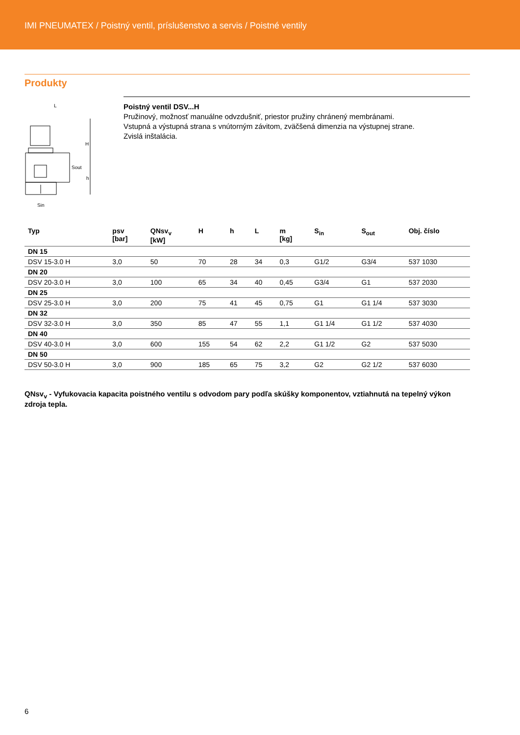IMI PNEUMATEX / Poistný ventil, príslušenstvo a servis / Poistné ventily
Produkty
L
H
Sout
h
Sin
Poistný ventil DSV...H
Pružinový, možnosť manuálne odvzdušniť, priestor pružiny chránený membránami.
Vstupná a výstupná strana s vnútorným závitom, zväčšená dimenzia na výstupnej strane.
Zvislá inštalácia.
| Typ | psv [bar] | QNsv<sub>v</sub> [kW] | H | h | L | m [kg] | S<sub>in</sub> | S<sub>out</sub> | Obj. číslo |
| --- | --- | --- | --- | --- | --- | --- | --- | --- | --- |
| DN 15 | | | | | | | | | |
| DSV 15-3.0 H | 3,0 | 50 | 70 | 28 | 34 | 0,3 | G1/2 | G3/4 | 537 1030 |
| DN 20 | | | | | | | | | |
| DSV 20-3.0 H | 3,0 | 100 | 65 | 34 | 40 | 0,45 | G3/4 | G1 | 537 2030 |
| DN 25 | | | | | | | | | |
| DSV 25-3.0 H | 3,0 | 200 | 75 | 41 | 45 | 0,75 | G1 | G1 1/4 | 537 3030 |
| DN 32 | | | | | | | | | |
| DSV 32-3.0 H | 3,0 | 350 | 85 | 47 | 55 | 1,1 | G1 1/4 | G1 1/2 | 537 4030 |
| DN 40 | | | | | | | | | |
| DSV 40-3.0 H | 3,0 | 600 | 155 | 54 | 62 | 2,2 | G1 1/2 | G2 | 537 5030 |
| DN 50 | | | | | | | | | |
| DSV 50-3.0 H | 3,0 | 900 | 185 | 65 | 75 | 3,2 | G2 | G2 1/2 | 537 6030 |
QNsv<sub>v</sub> - Vyfukovacia kapacita poistného ventilu s odvodom pary podľa skúšky komponentov, vztiahnutá na tepelný výkon zdroja tepla.
6